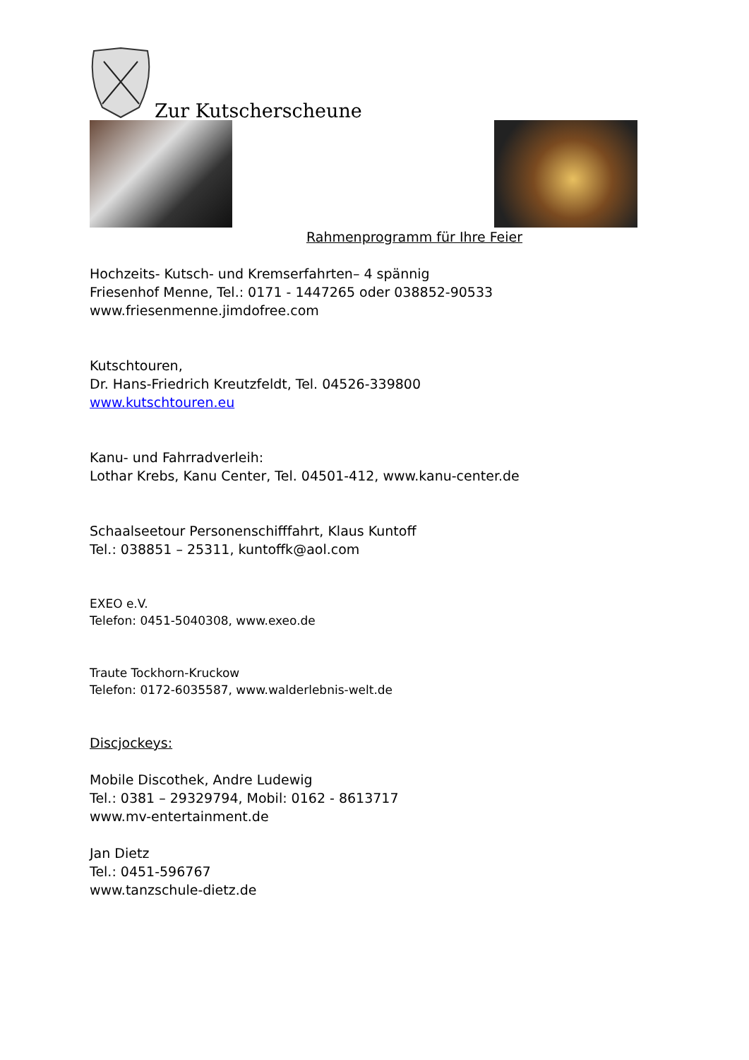Zur Kutscherscheune
Rahmenprogramm für Ihre Feier
Hochzeits- Kutsch- und Kremserfahrten– 4 spännig
Friesenhof Menne, Tel.: 0171 - 1447265 oder 038852-90533
www.friesenmenne.jimdofree.com
Kutschtouren,
Dr. Hans-Friedrich Kreutzfeldt, Tel. 04526-339800
www.kutschtouren.eu
Kanu- und Fahrradverleih:
Lothar Krebs, Kanu Center, Tel. 04501-412, www.kanu-center.de
Schaalseetour Personenschifffahrt, Klaus Kuntoff
Tel.: 038851 – 25311, kuntoffk@aol.com
EXEO e.V.
Telefon: 0451-5040308, www.exeo.de
Traute Tockhorn-Kruckow
Telefon: 0172-6035587, www.walderlebnis-welt.de
Discjockeys:
Mobile Discothek, Andre Ludewig
Tel.: 0381 – 29329794, Mobil: 0162 - 8613717
www.mv-entertainment.de
Jan Dietz
Tel.: 0451-596767
www.tanzschule-dietz.de